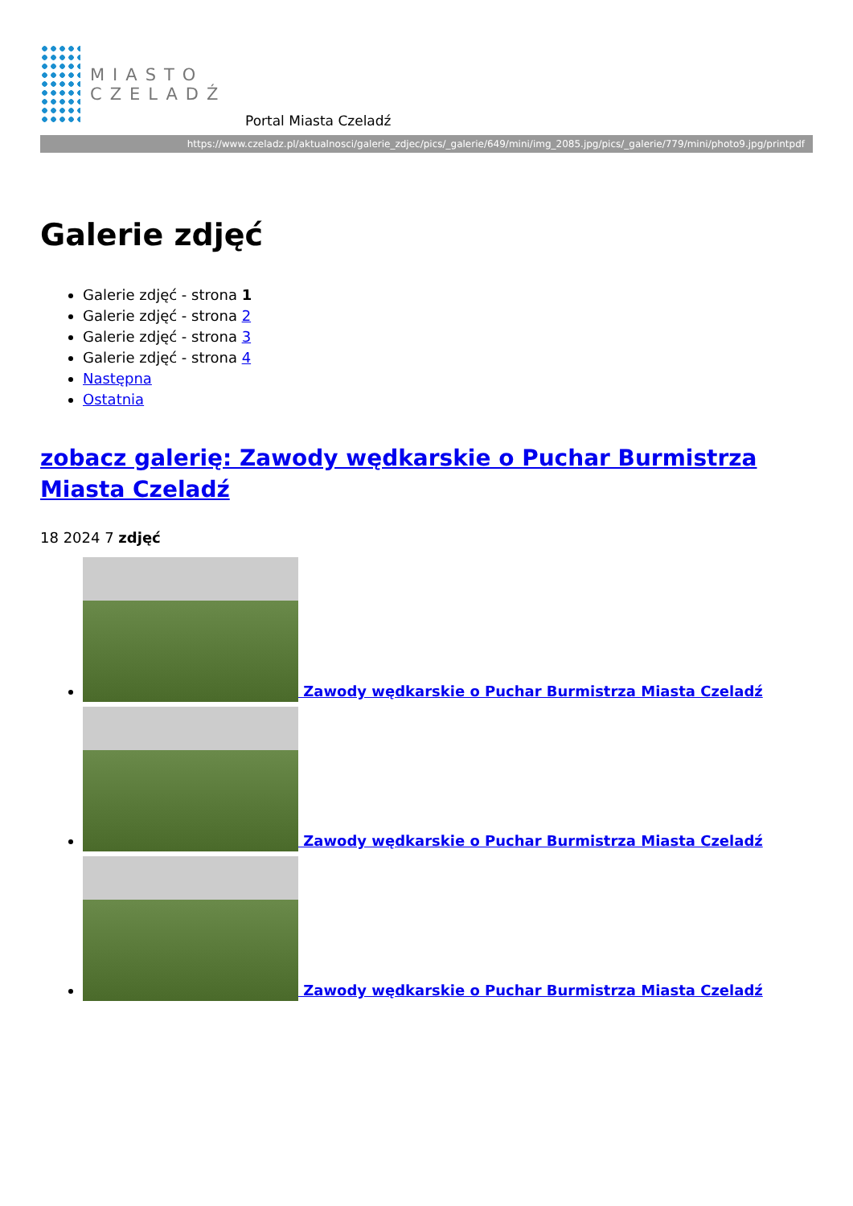MIASTO
CZELADŹ
Portal Miasta Czeladź
https://www.czeladz.pl/aktualnosci/galerie_zdjec/pics/_galerie/649/mini/img_2085.jpg/pics/_galerie/779/mini/photo9.jpg/printpdf
Galerie zdjęć
Galerie zdjęć - strona 1
Galerie zdjęć - strona 2
Galerie zdjęć - strona 3
Galerie zdjęć - strona 4
Następna
Ostatnia
zobacz galerię: Zawody wędkarskie o Puchar Burmistrza Miasta Czeladź
18 2024 7 zdjęć
Zawody wędkarskie o Puchar Burmistrza Miasta Czeladź
Zawody wędkarskie o Puchar Burmistrza Miasta Czeladź
Zawody wędkarskie o Puchar Burmistrza Miasta Czeladź